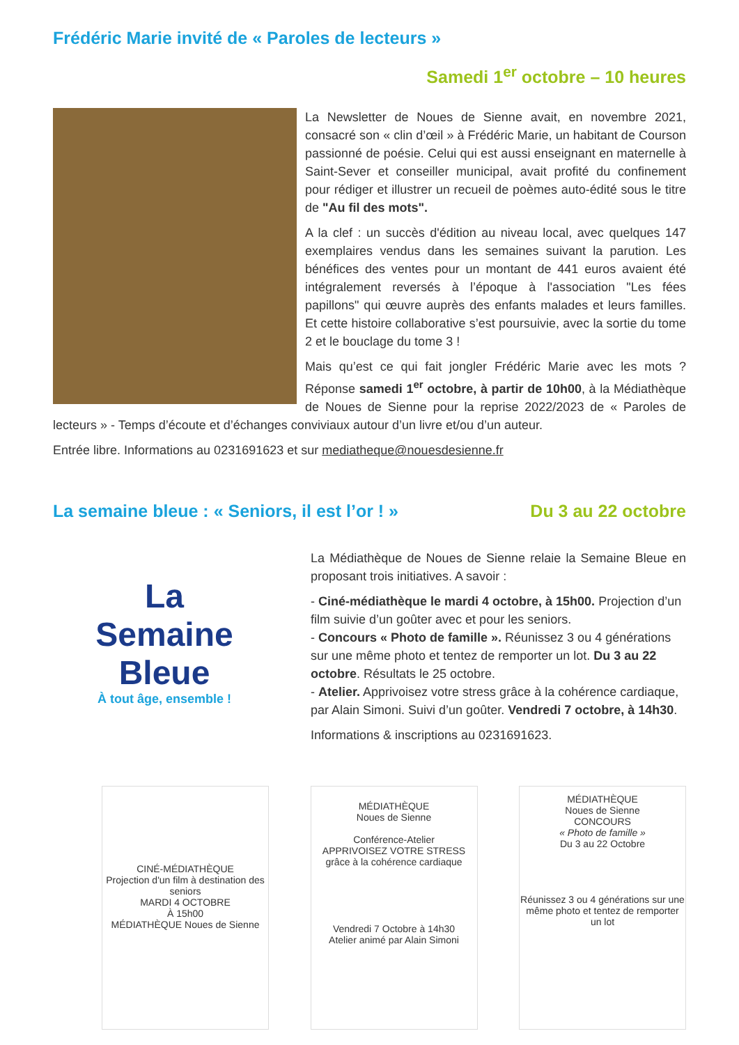Frédéric Marie invité de « Paroles de lecteurs »
Samedi 1<sup>er</sup> octobre – 10 heures
La Newsletter de Noues de Sienne avait, en novembre 2021, consacré son « clin d’œil » à Frédéric Marie, un habitant de Courson passionné de poésie. Celui qui est aussi enseignant en maternelle à Saint-Sever et conseiller municipal, avait profité du confinement pour rédiger et illustrer un recueil de poèmes auto-édité sous le titre de "Au fil des mots".
A la clef : un succès d'édition au niveau local, avec quelques 147 exemplaires vendus dans les semaines suivant la parution. Les bénéfices des ventes pour un montant de 441 euros avaient été intégralement reversés à l’époque à l'association "Les fées papillons" qui œuvre auprès des enfants malades et leurs familles. Et cette histoire collaborative s’est poursuivie, avec la sortie du tome 2 et le bouclage du tome 3 !
Mais qu’est ce qui fait jongler Frédéric Marie avec les mots ? Réponse samedi 1<sup>er</sup> octobre, à partir de 10h00, à la Médiathèque de Noues de Sienne pour la reprise 2022/2023 de « Paroles de lecteurs » - Temps d’écoute et d’échanges conviviaux autour d’un livre et/ou d’un auteur.
Entrée libre. Informations au 0231691623 et sur mediatheque@nouesdesienne.fr
La semaine bleue : « Seniors, il est l’or ! »
Du 3 au 22 octobre
La
Semaine
Bleue
À tout âge, ensemble !
La Médiathèque de Noues de Sienne relaie la Semaine Bleue en proposant trois initiatives. A savoir :
- Ciné-médiathèque le mardi 4 octobre, à 15h00. Projection d’un film suivie d’un goûter avec et pour les seniors.
- Concours « Photo de famille ». Réunissez 3 ou 4 générations sur une même photo et tentez de remporter un lot. Du 3 au 22 octobre. Résultats le 25 octobre.
- Atelier. Apprivoisez votre stress grâce à la cohérence cardiaque, par Alain Simoni. Suivi d’un goûter. Vendredi 7 octobre, à 14h30.
Informations & inscriptions au 0231691623.
CINÉ-MÉDIATHÈQUE
Projection d'un film à destination des seniors
MARDI 4 OCTOBRE
À 15h00
MÉDIATHÈQUE Noues de Sienne
MÉDIATHÈQUE
Noues de Sienne
Conférence-Atelier
APPRIVOISEZ VOTRE STRESS
grâce à la cohérence cardiaque
Vendredi 7 Octobre à 14h30
Atelier animé par Alain Simoni
MÉDIATHÈQUE
Noues de Sienne
CONCOURS
« Photo de famille »
Du 3 au 22 Octobre
Réunissez 3 ou 4 générations sur une même photo et tentez de remporter un lot